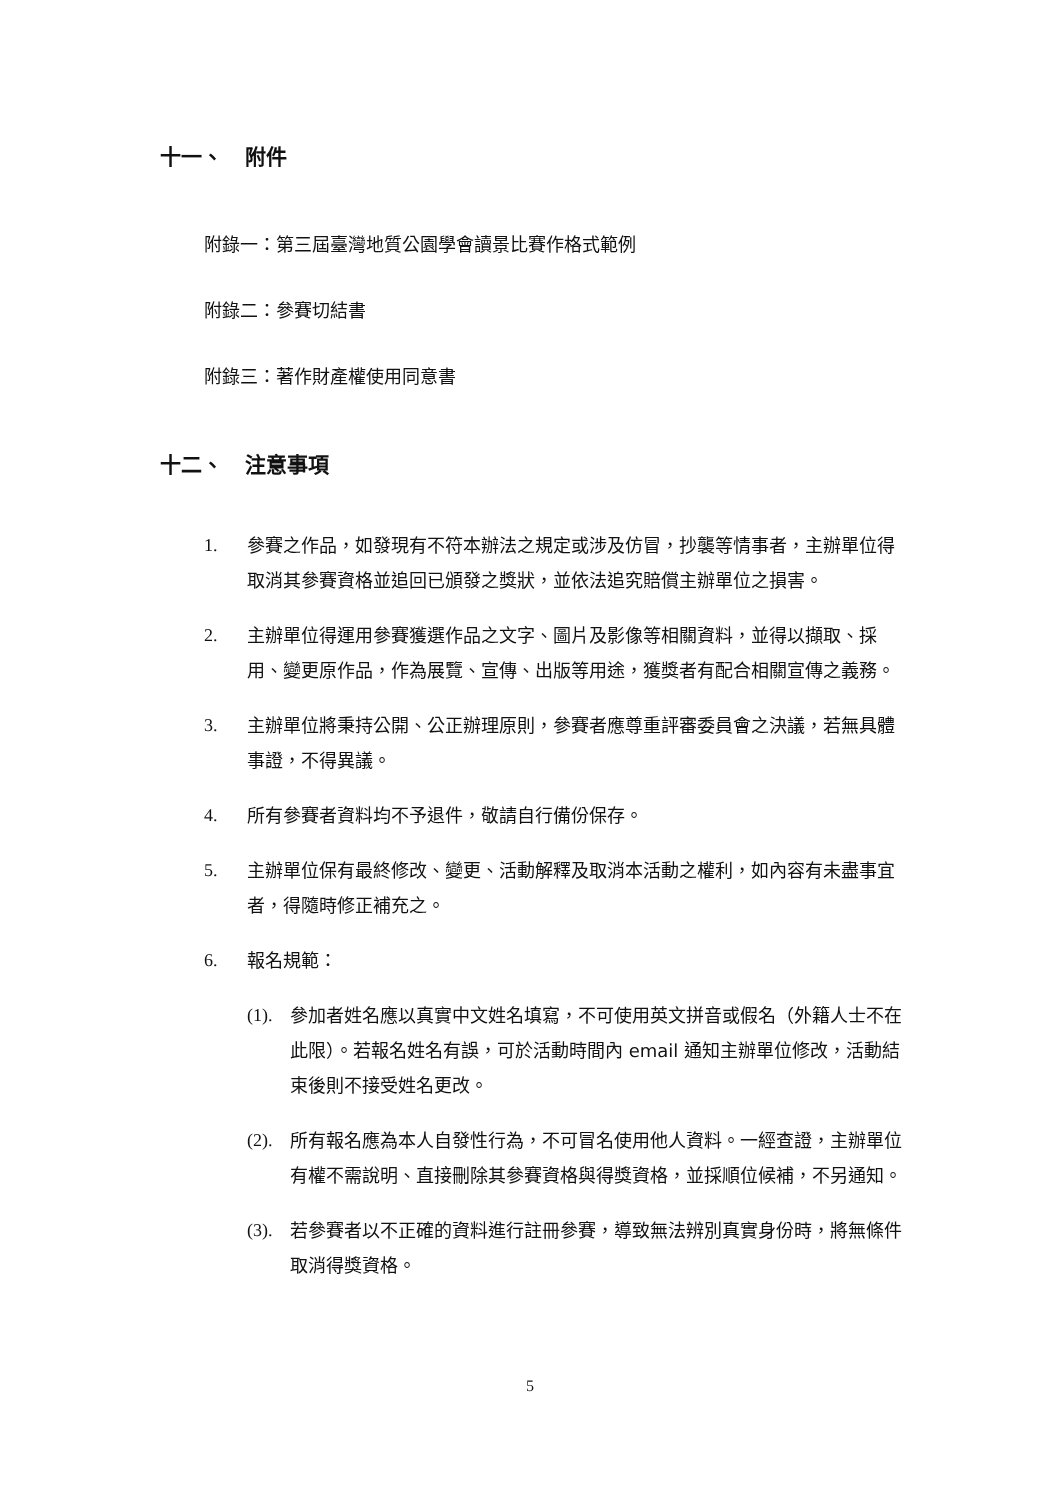十一、 附件
附錄一：第三屆臺灣地質公園學會讀景比賽作格式範例
附錄二：參賽切結書
附錄三：著作財產權使用同意書
十二、 注意事項
1. 參賽之作品，如發現有不符本辦法之規定或涉及仿冒，抄襲等情事者，主辦單位得取消其參賽資格並追回已頒發之獎狀，並依法追究賠償主辦單位之損害。
2. 主辦單位得運用參賽獲選作品之文字、圖片及影像等相關資料，並得以擷取、採用、變更原作品，作為展覽、宣傳、出版等用途，獲獎者有配合相關宣傳之義務。
3. 主辦單位將秉持公開、公正辦理原則，參賽者應尊重評審委員會之決議，若無具體事證，不得異議。
4. 所有參賽者資料均不予退件，敬請自行備份保存。
5. 主辦單位保有最終修改、變更、活動解釋及取消本活動之權利，如內容有未盡事宜者，得隨時修正補充之。
6. 報名規範：
(1).
參加者姓名應以真實中文姓名填寫，不可使用英文拼音或假名（外籍人士不在此限）。若報名姓名有誤，可於活動時間內 email 通知主辦單位修改，活動結束後則不接受姓名更改。
(2).
所有報名應為本人自發性行為，不可冒名使用他人資料。一經查證，主辦單位有權不需說明、直接刪除其參賽資格與得獎資格，並採順位候補，不另通知。
(3).
若參賽者以不正確的資料進行註冊參賽，導致無法辨別真實身份時，將無條件取消得獎資格。
5